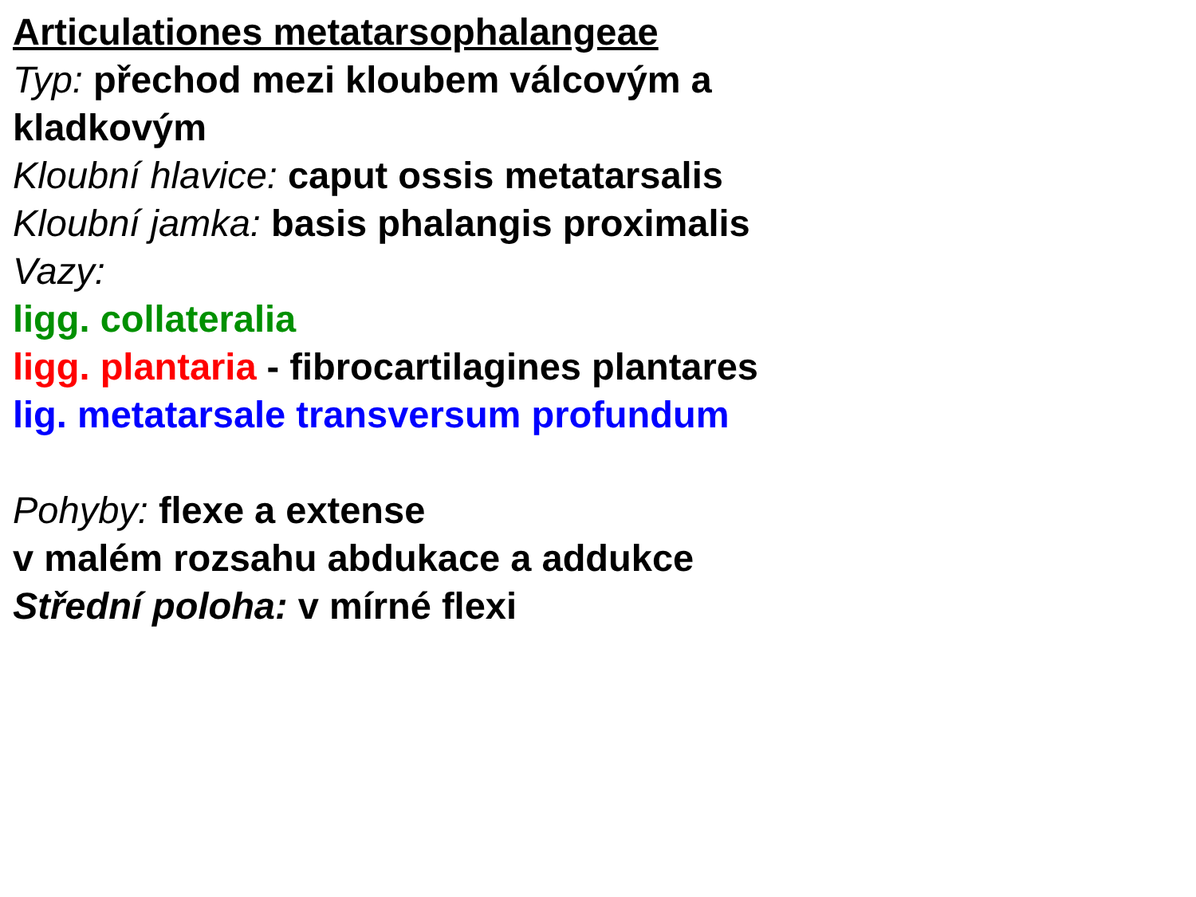Articulationes metatarsophalangeae
Typ: přechod mezi kloubem válcovým a
kladkovým
Kloubní hlavice: caput ossis metatarsalis
Kloubní jamka: basis phalangis proximalis
Vazy:
ligg. collateralia
ligg. plantaria - fibrocartilagines plantares
lig. metatarsale transversum profundum
Pohyby: flexe a extense
v malém rozsahu abdukace a addukce
Střední poloha: v mírné flexi